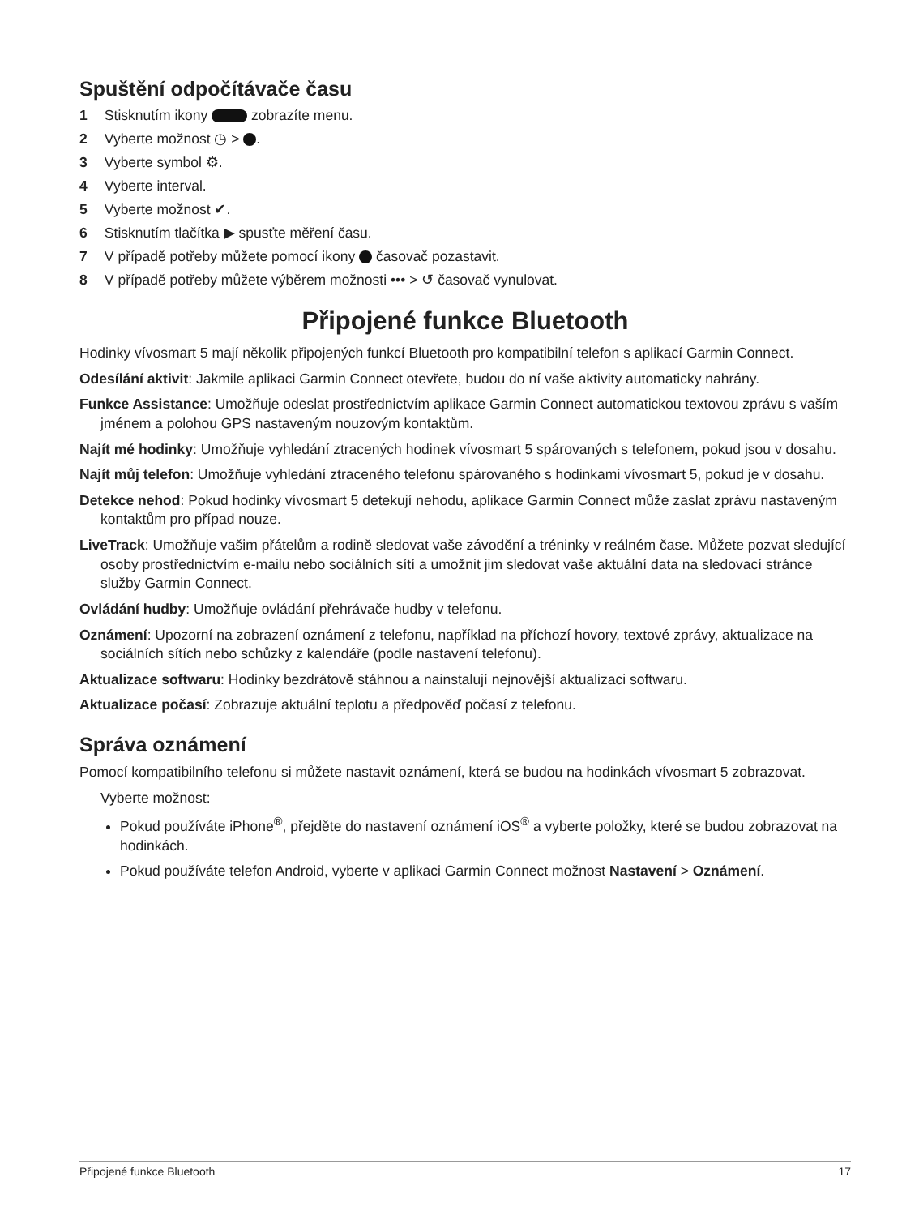Spuštění odpočítávače času
1 Stisknutím ikony zobrazíte menu.
2 Vyberte možnost ◷ > .
3 Vyberte symbol ⚙.
4 Vyberte interval.
5 Vyberte možnost ✔.
6 Stisknutím tlačítka ▶ spusťte měření času.
7 V případě potřeby můžete pomocí ikony časovač pozastavit.
8 V případě potřeby můžete výběrem možnosti ••• > ↺ časovač vynulovat.
Připojené funkce Bluetooth
Hodinky vívosmart 5 mají několik připojených funkcí Bluetooth pro kompatibilní telefon s aplikací Garmin Connect.
Odesílání aktivit: Jakmile aplikaci Garmin Connect otevřete, budou do ní vaše aktivity automaticky nahrány.
Funkce Assistance: Umožňuje odeslat prostřednictvím aplikace Garmin Connect automatickou textovou zprávu s vaším jménem a polohou GPS nastaveným nouzovým kontaktům.
Najít mé hodinky: Umožňuje vyhledání ztracených hodinek vívosmart 5 spárovaných s telefonem, pokud jsou v dosahu.
Najít můj telefon: Umožňuje vyhledání ztraceného telefonu spárovaného s hodinkami vívosmart 5, pokud je v dosahu.
Detekce nehod: Pokud hodinky vívosmart 5 detekují nehodu, aplikace Garmin Connect může zaslat zprávu nastaveným kontaktům pro případ nouze.
LiveTrack: Umožňuje vašim přátelům a rodině sledovat vaše závodění a tréninky v reálném čase. Můžete pozvat sledující osoby prostřednictvím e-mailu nebo sociálních sítí a umožnit jim sledovat vaše aktuální data na sledovací stránce služby Garmin Connect.
Ovládání hudby: Umožňuje ovládání přehrávače hudby v telefonu.
Oznámení: Upozorní na zobrazení oznámení z telefonu, například na příchozí hovory, textové zprávy, aktualizace na sociálních sítích nebo schůzky z kalendáře (podle nastavení telefonu).
Aktualizace softwaru: Hodinky bezdrátově stáhnou a nainstalují nejnovější aktualizaci softwaru.
Aktualizace počasí: Zobrazuje aktuální teplotu a předpověď počasí z telefonu.
Správa oznámení
Pomocí kompatibilního telefonu si můžete nastavit oznámení, která se budou na hodinkách vívosmart 5 zobrazovat.
Vyberte možnost:
Pokud používáte iPhone<sup>®</sup>, přejděte do nastavení oznámení iOS<sup>®</sup> a vyberte položky, které se budou zobrazovat na hodinkách.
Pokud používáte telefon Android, vyberte v aplikaci Garmin Connect možnost Nastavení > Oznámení.
Připojené funkce Bluetooth 17